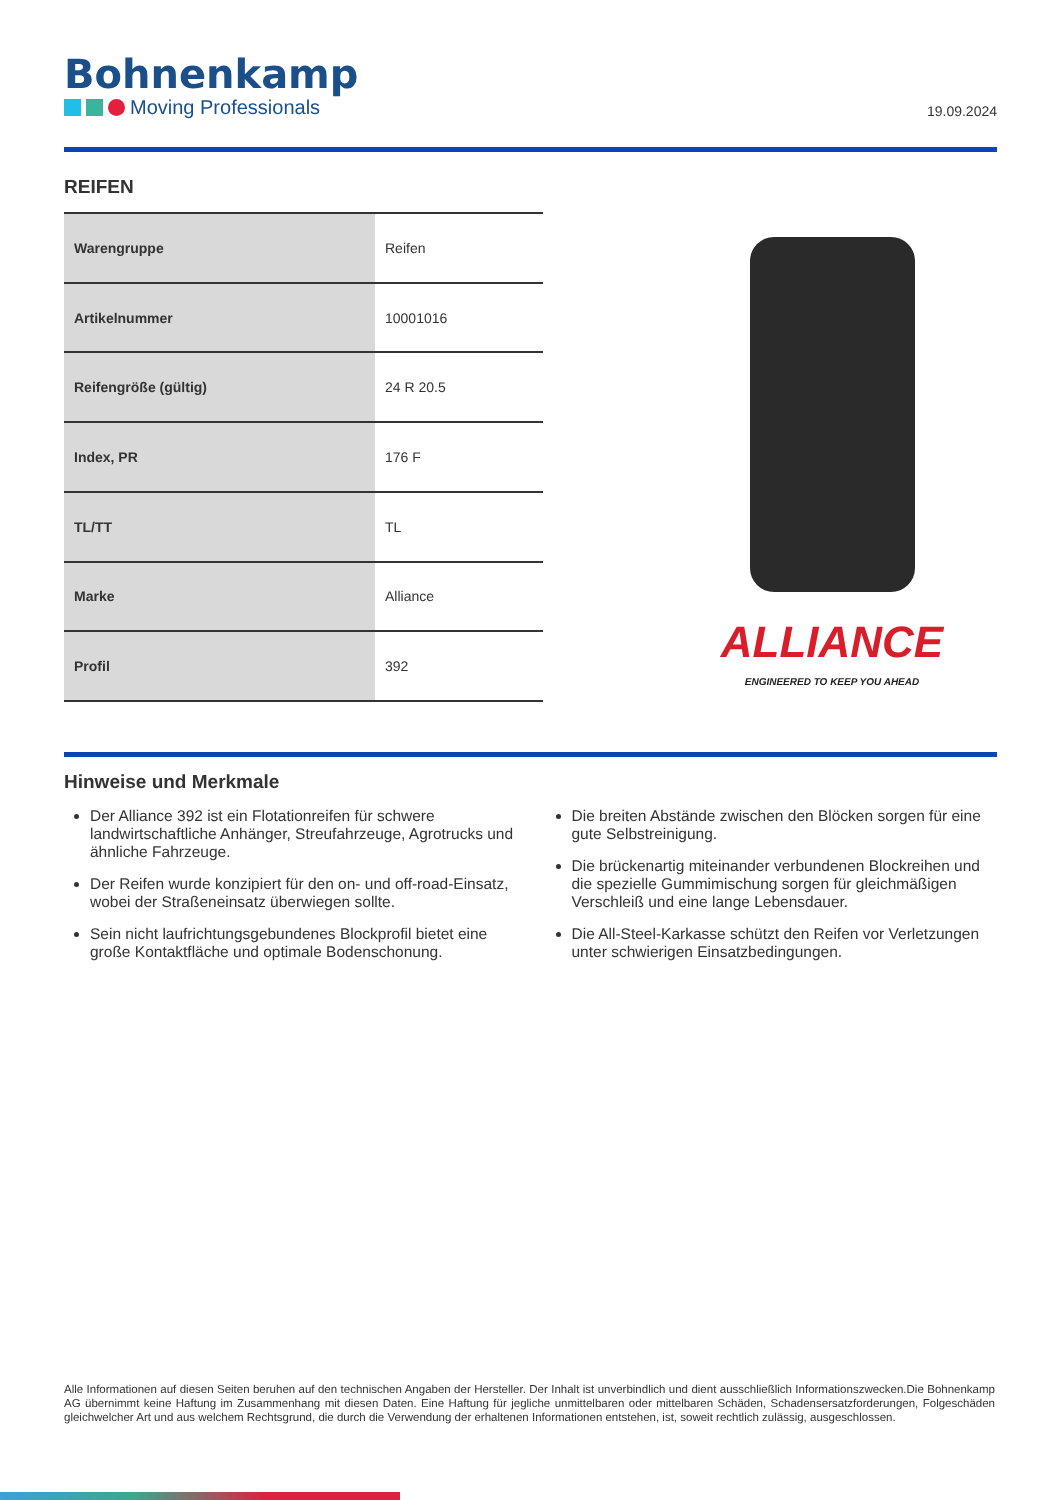Bohnenkamp
Moving Professionals
19.09.2024
REIFEN
| Warengruppe | Reifen |
| Artikelnummer | 10001016 |
| Reifengröße (gültig) | 24 R 20.5 |
| Index, PR | 176 F |
| TL/TT | TL |
| Marke | Alliance |
| Profil | 392 |
ALLIANCE
ENGINEERED TO KEEP YOU AHEAD
Hinweise und Merkmale
Der Alliance 392 ist ein Flotationreifen für schwere landwirtschaftliche Anhänger, Streufahrzeuge, Agrotrucks und ähnliche Fahrzeuge.
Der Reifen wurde konzipiert für den on- und off-road-Einsatz, wobei der Straßeneinsatz überwiegen sollte.
Sein nicht laufrichtungsgebundenes Blockprofil bietet eine große Kontaktfläche und optimale Bodenschonung.
Die breiten Abstände zwischen den Blöcken sorgen für eine gute Selbstreinigung.
Die brückenartig miteinander verbundenen Blockreihen und die spezielle Gummimischung sorgen für gleichmäßigen Verschleiß und eine lange Lebensdauer.
Die All-Steel-Karkasse schützt den Reifen vor Verletzungen unter schwierigen Einsatzbedingungen.
Alle Informationen auf diesen Seiten beruhen auf den technischen Angaben der Hersteller. Der Inhalt ist unverbindlich und dient ausschließlich Informationszwecken.Die Bohnenkamp AG übernimmt keine Haftung im Zusammenhang mit diesen Daten. Eine Haftung für jegliche unmittelbaren oder mittelbaren Schäden, Schadensersatzforderungen, Folgeschäden gleichwelcher Art und aus welchem Rechtsgrund, die durch die Verwendung der erhaltenen Informationen entstehen, ist, soweit rechtlich zulässig, ausgeschlossen.